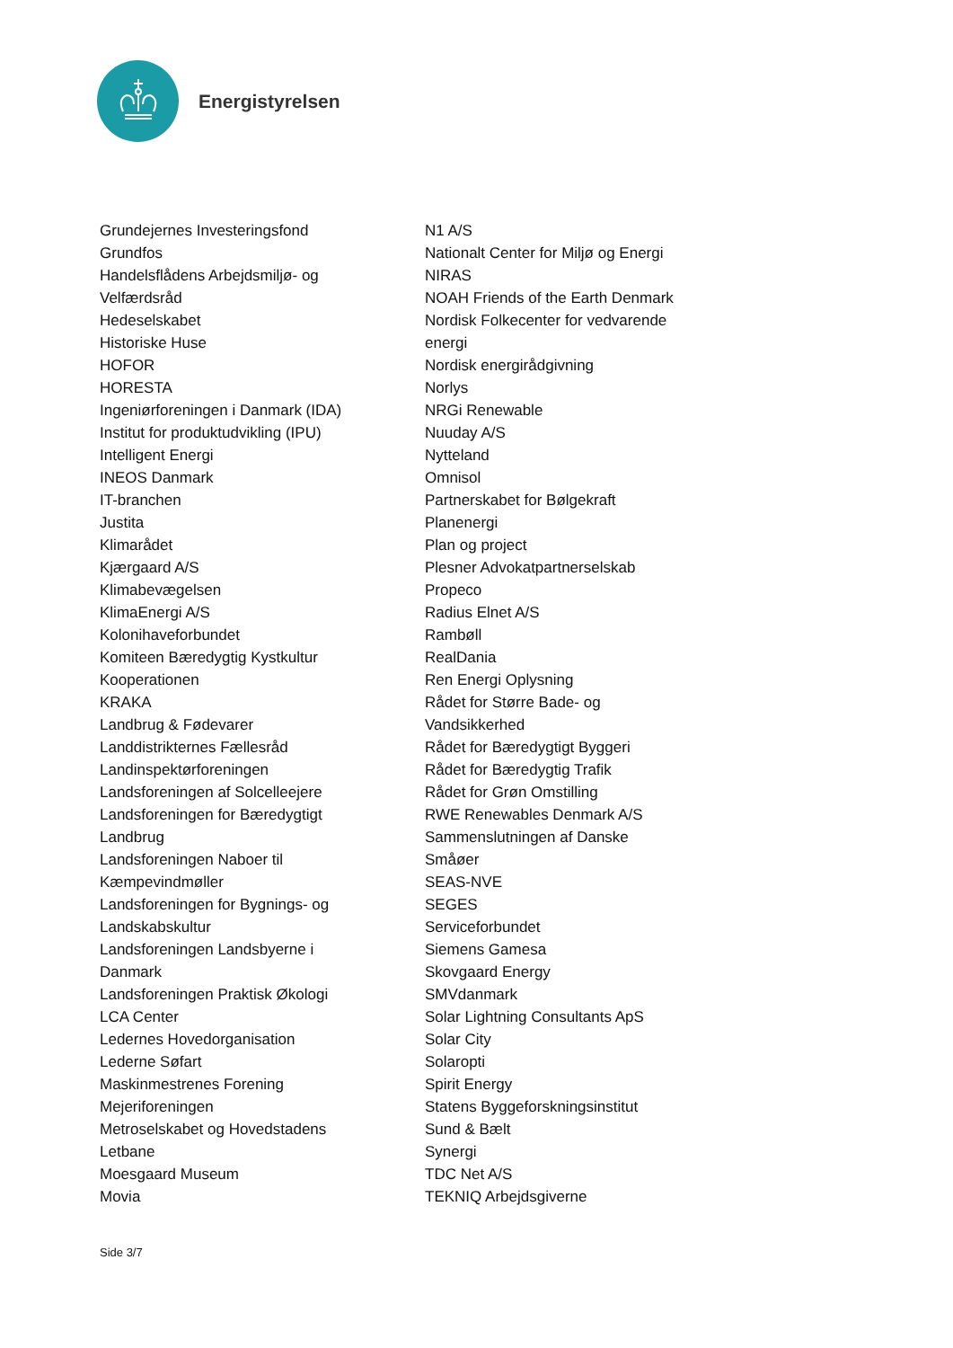Energistyrelsen
Grundejernes Investeringsfond
Grundfos
Handelsflådens Arbejdsmiljø- og
Velfærdsråd
Hedeselskabet
Historiske Huse
HOFOR
HORESTA
Ingeniørforeningen i Danmark (IDA)
Institut for produktudvikling (IPU)
Intelligent Energi
INEOS Danmark
IT-branchen
Justita
Klimarådet
Kjærgaard A/S
Klimabevægelsen
KlimaEnergi A/S
Kolonihaveforbundet
Komiteen Bæredygtig Kystkultur
Kooperationen
KRAKA
Landbrug & Fødevarer
Landdistrikternes Fællesråd
Landinspektørforeningen
Landsforeningen af Solcelleejere
Landsforeningen for Bæredygtigt
Landbrug
Landsforeningen Naboer til
Kæmpevindmøller
Landsforeningen for Bygnings- og
Landskabskultur
Landsforeningen Landsbyerne i
Danmark
Landsforeningen Praktisk Økologi
LCA Center
Ledernes Hovedorganisation
Lederne Søfart
Maskinmestrenes Forening
Mejeriforeningen
Metroselskabet og Hovedstadens
Letbane
Moesgaard Museum
Movia
N1 A/S
Nationalt Center for Miljø og Energi
NIRAS
NOAH Friends of the Earth Denmark
Nordisk Folkecenter for vedvarende
energi
Nordisk energirådgivning
Norlys
NRGi Renewable
Nuuday A/S
Nytteland
Omnisol
Partnerskabet for Bølgekraft
Planenergi
Plan og project
Plesner Advokatpartnerselskab
Propeco
Radius Elnet A/S
Rambøll
RealDania
Ren Energi Oplysning
Rådet for Større Bade- og
Vandsikkerhed
Rådet for Bæredygtigt Byggeri
Rådet for Bæredygtig Trafik
Rådet for Grøn Omstilling
RWE Renewables Denmark A/S
Sammenslutningen af Danske
Småøer
SEAS-NVE
SEGES
Serviceforbundet
Siemens Gamesa
Skovgaard Energy
SMVdanmark
Solar Lightning Consultants ApS
Solar City
Solaropti
Spirit Energy
Statens Byggeforskningsinstitut
Sund & Bælt
Synergi
TDC Net A/S
TEKNIQ Arbejdsgiverne
Side 3/7